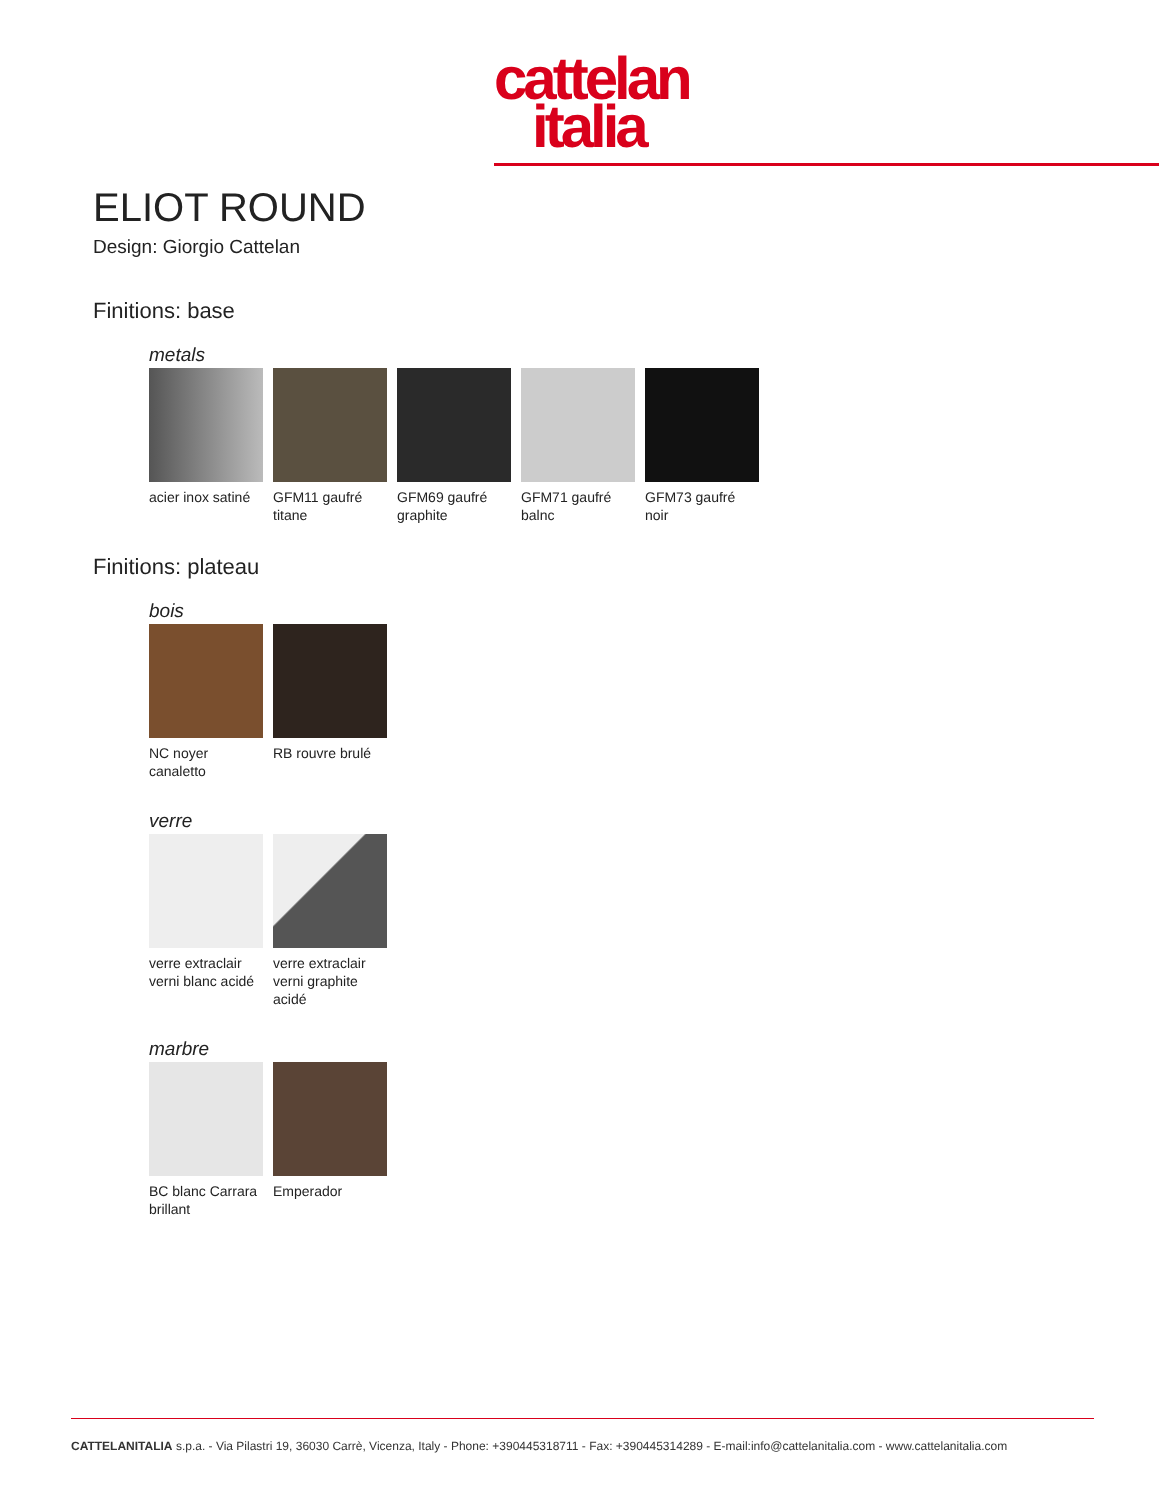cattelan
italia
ELIOT ROUND
Design: Giorgio Cattelan
Finitions: base
metals
acier inox satiné
GFM11 gaufré titane
GFM69 gaufré graphite
GFM71 gaufré balnc
GFM73 gaufré noir
Finitions: plateau
bois
NC noyer canaletto
RB rouvre brulé
verre
verre extraclair verni blanc acidé
verre extraclair verni graphite acidé
marbre
BC blanc Carrara brillant
Emperador
CATTELANITALIA s.p.a. - Via Pilastri 19, 36030 Carrè, Vicenza, Italy - Phone: +390445318711 - Fax: +390445314289 - E-mail:info@cattelanitalia.com - www.cattelanitalia.com